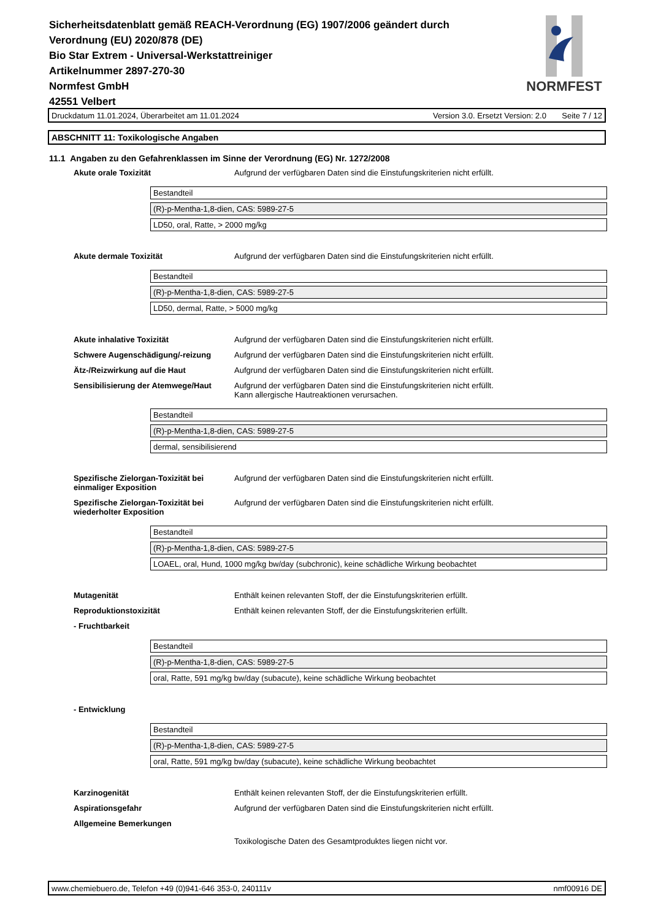Sicherheitsdatenblatt gemäß REACH-Verordnung (EG) 1907/2006 geändert durch Verordnung (EU) 2020/878 (DE)
Bio Star Extrem - Universal-Werkstattreiniger
Artikelnummer 2897-270-30
Normfest GmbH
42551 Velbert
NORMFEST
Druckdatum 11.01.2024, Überarbeitet am 11.01.2024 Version 3.0. Ersetzt Version: 2.0 Seite 7 / 12
ABSCHNITT 11: Toxikologische Angaben
11.1 Angaben zu den Gefahrenklassen im Sinne der Verordnung (EG) Nr. 1272/2008
Akute orale Toxizität Aufgrund der verfügbaren Daten sind die Einstufungskriterien nicht erfüllt.
| Bestandteil |
| (R)-p-Mentha-1,8-dien, CAS: 5989-27-5 |
| LD50, oral, Ratte, > 2000 mg/kg |
Akute dermale Toxizität Aufgrund der verfügbaren Daten sind die Einstufungskriterien nicht erfüllt.
| Bestandteil |
| (R)-p-Mentha-1,8-dien, CAS: 5989-27-5 |
| LD50, dermal, Ratte, > 5000 mg/kg |
Akute inhalative Toxizität Aufgrund der verfügbaren Daten sind die Einstufungskriterien nicht erfüllt.
Schwere Augenschädigung/-reizung Aufgrund der verfügbaren Daten sind die Einstufungskriterien nicht erfüllt.
Ätz-/Reizwirkung auf die Haut Aufgrund der verfügbaren Daten sind die Einstufungskriterien nicht erfüllt.
Sensibilisierung der Atemwege/Haut
Aufgrund der verfügbaren Daten sind die Einstufungskriterien nicht erfüllt.
Kann allergische Hautreaktionen verursachen.
| Bestandteil |
| (R)-p-Mentha-1,8-dien, CAS: 5989-27-5 |
| dermal, sensibilisierend |
Spezifische Zielorgan-Toxizität bei einmaliger Exposition
Aufgrund der verfügbaren Daten sind die Einstufungskriterien nicht erfüllt.
Spezifische Zielorgan-Toxizität bei wiederholter Exposition
Aufgrund der verfügbaren Daten sind die Einstufungskriterien nicht erfüllt.
| Bestandteil |
| (R)-p-Mentha-1,8-dien, CAS: 5989-27-5 |
| LOAEL, oral, Hund, 1000 mg/kg bw/day (subchronic), keine schädliche Wirkung beobachtet |
Mutagenität Enthält keinen relevanten Stoff, der die Einstufungskriterien erfüllt.
Reproduktionstoxizität Enthält keinen relevanten Stoff, der die Einstufungskriterien erfüllt.
- Fruchtbarkeit
| Bestandteil |
| (R)-p-Mentha-1,8-dien, CAS: 5989-27-5 |
| oral, Ratte, 591 mg/kg bw/day (subacute), keine schädliche Wirkung beobachtet |
- Entwicklung
| Bestandteil |
| (R)-p-Mentha-1,8-dien, CAS: 5989-27-5 |
| oral, Ratte, 591 mg/kg bw/day (subacute), keine schädliche Wirkung beobachtet |
Karzinogenität Enthält keinen relevanten Stoff, der die Einstufungskriterien erfüllt.
Aspirationsgefahr Aufgrund der verfügbaren Daten sind die Einstufungskriterien nicht erfüllt.
Allgemeine Bemerkungen
Toxikologische Daten des Gesamtproduktes liegen nicht vor.
www.chemiebuero.de, Telefon +49 (0)941-646 353-0, 240111v nmf00916 DE